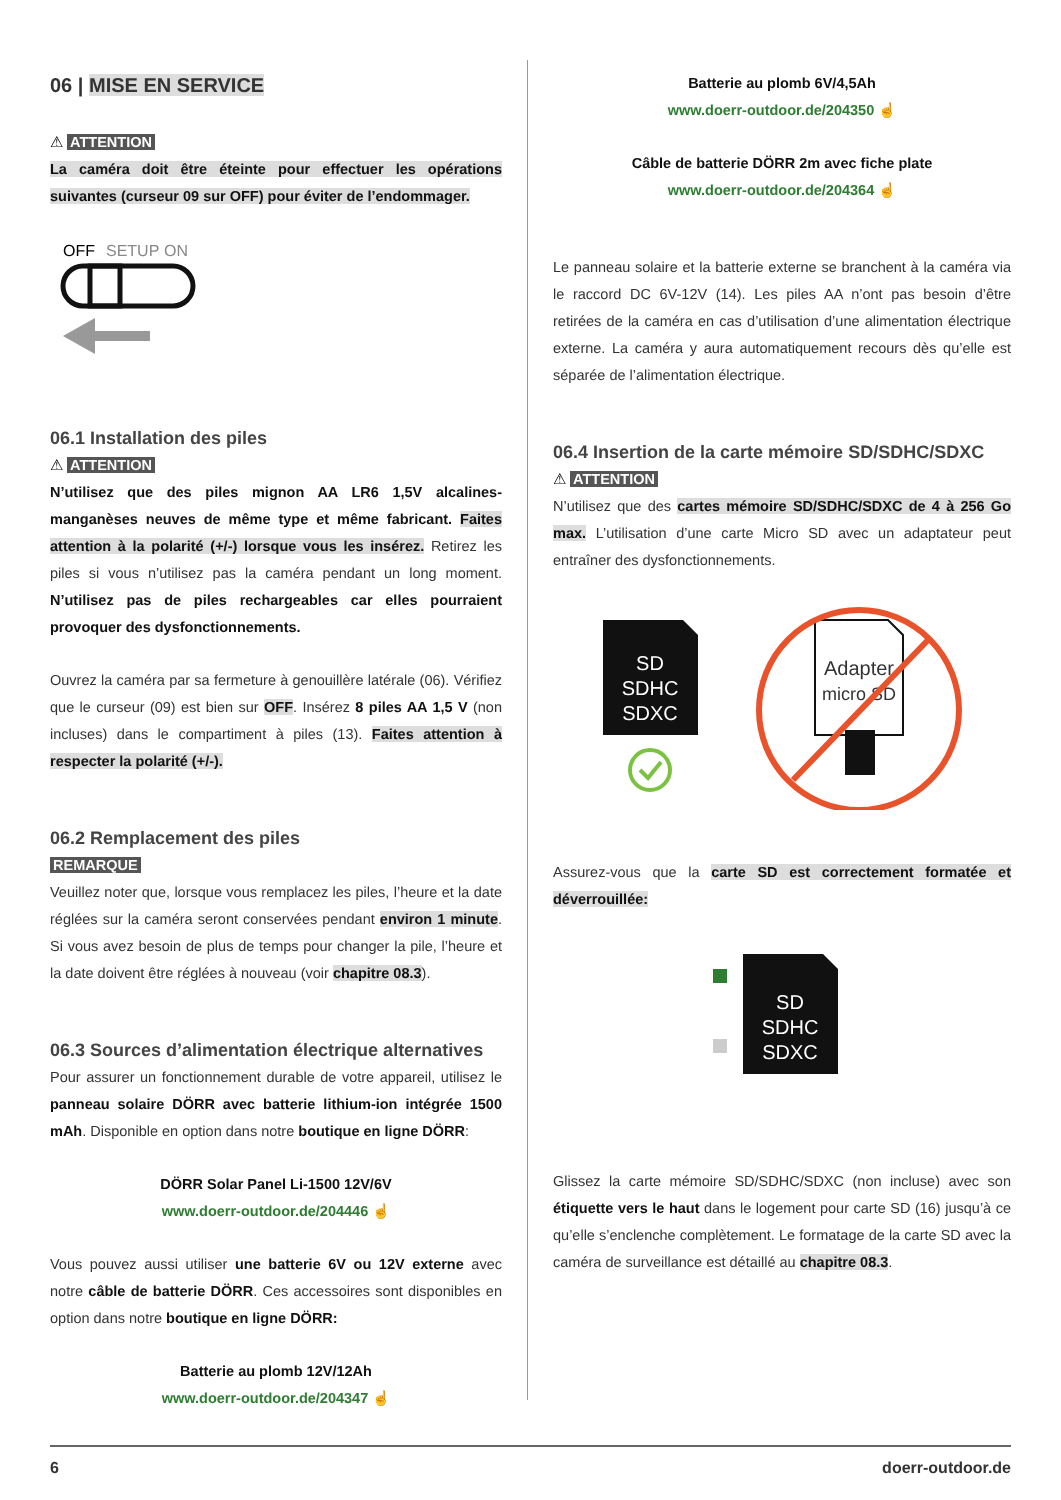06 | MISE EN SERVICE
⚠ ATTENTION
La caméra doit être éteinte pour effectuer les opérations suivantes (curseur 09 sur OFF) pour éviter de l’endommager.
OFF
SETUP
ON
06.1 Installation des piles
⚠ ATTENTION
N’utilisez que des piles mignon AA LR6 1,5V alcalines-manganèses neuves de même type et même fabricant. Faites attention à la polarité (+/-) lorsque vous les insérez. Retirez les piles si vous n’utilisez pas la caméra pendant un long moment. N’utilisez pas de piles rechargeables car elles pourraient provoquer des dysfonctionnements.
Ouvrez la caméra par sa fermeture à genouillère latérale (06). Vérifiez que le curseur (09) est bien sur OFF. Insérez 8 piles AA 1,5 V (non incluses) dans le compartiment à piles (13). Faites attention à respecter la polarité (+/-).
06.2 Remplacement des piles
REMARQUE
Veuillez noter que, lorsque vous remplacez les piles, l’heure et la date réglées sur la caméra seront conservées pendant environ 1 minute. Si vous avez besoin de plus de temps pour changer la pile, l’heure et la date doivent être réglées à nouveau (voir chapitre 08.3).
06.3 Sources d’alimentation électrique alternatives
Pour assurer un fonctionnement durable de votre appareil, utilisez le panneau solaire DÖRR avec batterie lithium-ion intégrée 1500 mAh. Disponible en option dans notre boutique en ligne DÖRR:
DÖRR Solar Panel Li-1500 12V/6V
www.doerr-outdoor.de/204446 ☝
Vous pouvez aussi utiliser une batterie 6V ou 12V externe avec notre câble de batterie DÖRR. Ces accessoires sont disponibles en option dans notre boutique en ligne DÖRR:
Batterie au plomb 12V/12Ah
www.doerr-outdoor.de/204347 ☝
Batterie au plomb 6V/4,5Ah
www.doerr-outdoor.de/204350 ☝
Câble de batterie DÖRR 2m avec fiche plate
www.doerr-outdoor.de/204364 ☝
Le panneau solaire et la batterie externe se branchent à la caméra via le raccord DC 6V-12V (14). Les piles AA n’ont pas besoin d’être retirées de la caméra en cas d’utilisation d’une alimentation électrique externe. La caméra y aura automatiquement recours dès qu’elle est séparée de l’alimentation électrique.
06.4 Insertion de la carte mémoire SD/SDHC/SDXC
⚠ ATTENTION
N’utilisez que des cartes mémoire SD/SDHC/SDXC de 4 à 256 Go max. L’utilisation d’une carte Micro SD avec un adaptateur peut entraîner des dysfonctionnements.
SD
SDHC
SDXC
Adapter
micro SD
Assurez-vous que la carte SD est correctement formatée et déverrouillée:
SD
SDHC
SDXC
Glissez la carte mémoire SD/SDHC/SDXC (non incluse) avec son étiquette vers le haut dans le logement pour carte SD (16) jusqu’à ce qu’elle s’enclenche complètement. Le formatage de la carte SD avec la caméra de surveillance est détaillé au chapitre 08.3.
6 doerr-outdoor.de